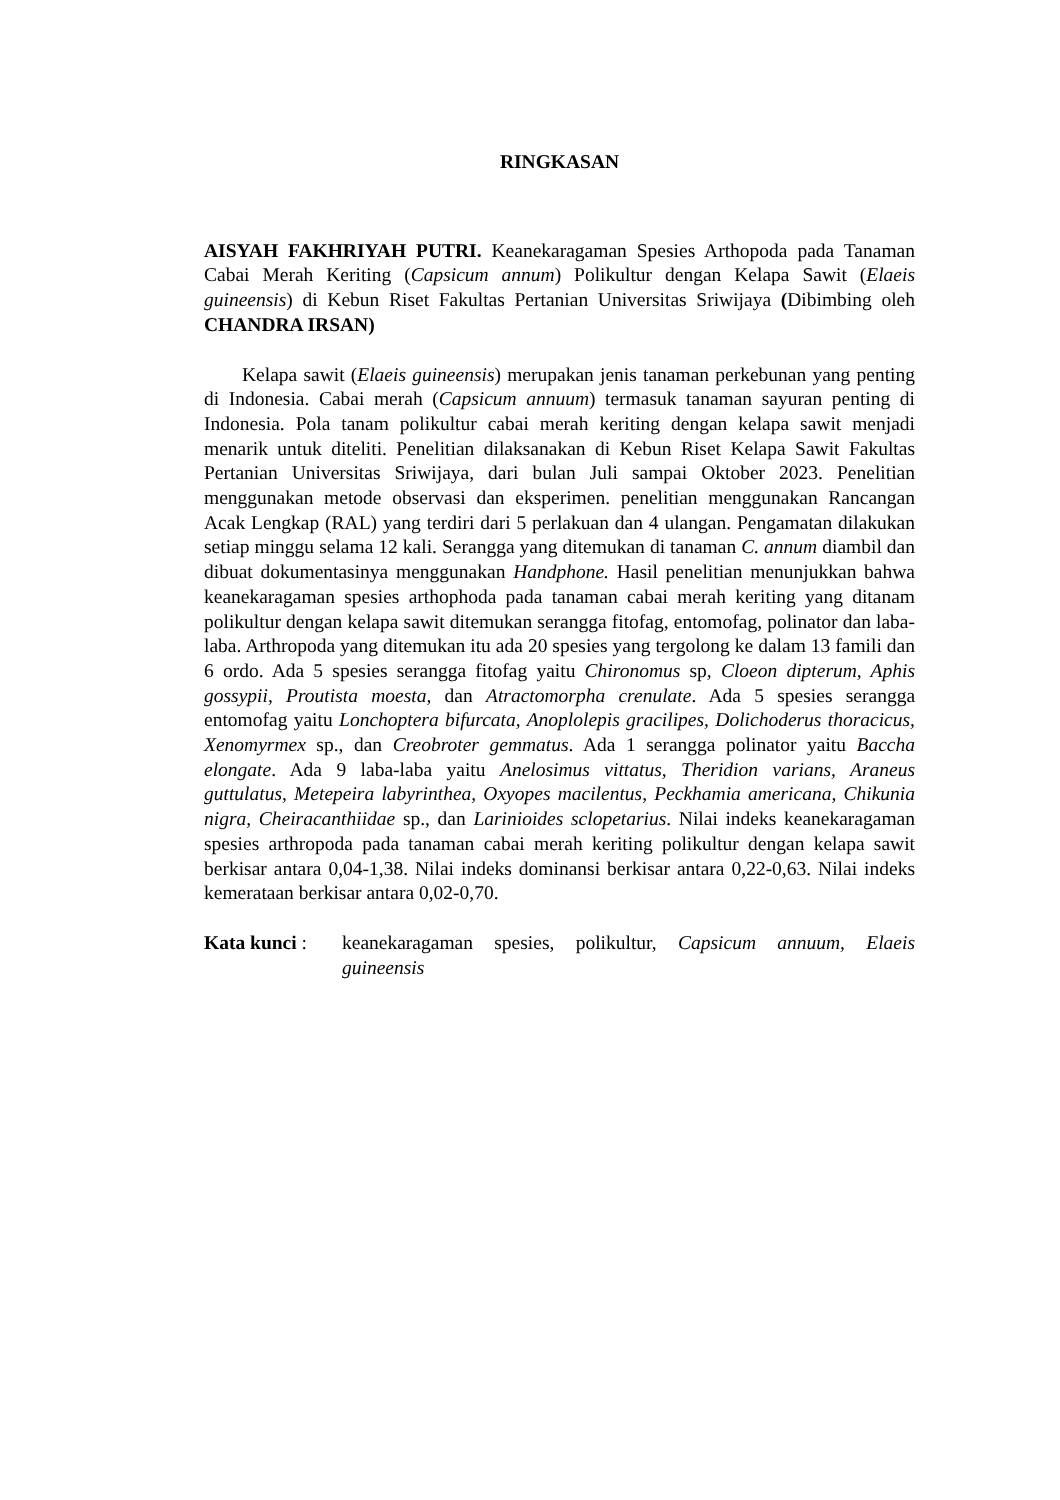RINGKASAN
AISYAH FAKHRIYAH PUTRI. Keanekaragaman Spesies Arthopoda pada Tanaman Cabai Merah Keriting (Capsicum annum) Polikultur dengan Kelapa Sawit (Elaeis guineensis) di Kebun Riset Fakultas Pertanian Universitas Sriwijaya (Dibimbing oleh CHANDRA IRSAN)
Kelapa sawit (Elaeis guineensis) merupakan jenis tanaman perkebunan yang penting di Indonesia. Cabai merah (Capsicum annuum) termasuk tanaman sayuran penting di Indonesia. Pola tanam polikultur cabai merah keriting dengan kelapa sawit menjadi menarik untuk diteliti. Penelitian dilaksanakan di Kebun Riset Kelapa Sawit Fakultas Pertanian Universitas Sriwijaya, dari bulan Juli sampai Oktober 2023. Penelitian menggunakan metode observasi dan eksperimen. penelitian menggunakan Rancangan Acak Lengkap (RAL) yang terdiri dari 5 perlakuan dan 4 ulangan. Pengamatan dilakukan setiap minggu selama 12 kali. Serangga yang ditemukan di tanaman C. annum diambil dan dibuat dokumentasinya menggunakan Handphone. Hasil penelitian menunjukkan bahwa keanekaragaman spesies arthophoda pada tanaman cabai merah keriting yang ditanam polikultur dengan kelapa sawit ditemukan serangga fitofag, entomofag, polinator dan laba-laba. Arthropoda yang ditemukan itu ada 20 spesies yang tergolong ke dalam 13 famili dan 6 ordo. Ada 5 spesies serangga fitofag yaitu Chironomus sp, Cloeon dipterum, Aphis gossypii, Proutista moesta, dan Atractomorpha crenulate. Ada 5 spesies serangga entomofag yaitu Lonchoptera bifurcata, Anoplolepis gracilipes, Dolichoderus thoracicus, Xenomyrmex sp., dan Creobroter gemmatus. Ada 1 serangga polinator yaitu Baccha elongate. Ada 9 laba-laba yaitu Anelosimus vittatus, Theridion varians, Araneus guttulatus, Metepeira labyrinthea, Oxyopes macilentus, Peckhamia americana, Chikunia nigra, Cheiracanthiidae sp., dan Larinioides sclopetarius. Nilai indeks keanekaragaman spesies arthropoda pada tanaman cabai merah keriting polikultur dengan kelapa sawit berkisar antara 0,04-1,38. Nilai indeks dominansi berkisar antara 0,22-0,63. Nilai indeks kemerataan berkisar antara 0,02-0,70.
Kata kunci :
keanekaragaman spesies, polikultur, Capsicum annuum, Elaeis guineensis